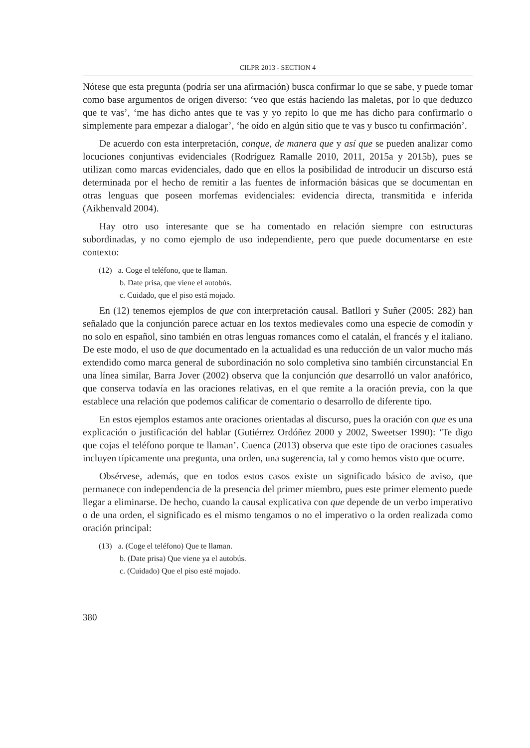CILPR 2013 - SECTION 4
Nótese que esta pregunta (podría ser una afirmación) busca confirmar lo que se sabe, y puede tomar como base argumentos de origen diverso: ‘veo que estás haciendo las maletas, por lo que deduzco que te vas’, ‘me has dicho antes que te vas y yo repito lo que me has dicho para confirmarlo o simplemente para empezar a dialogar’, ‘he oído en algún sitio que te vas y busco tu confirmación’.
De acuerdo con esta interpretación, conque, de manera que y así que se pueden analizar como locuciones conjuntivas evidenciales (Rodríguez Ramalle 2010, 2011, 2015a y 2015b), pues se utilizan como marcas evidenciales, dado que en ellos la posibilidad de introducir un discurso está determinada por el hecho de remitir a las fuentes de información básicas que se documentan en otras lenguas que poseen morfemas evidenciales: evidencia directa, transmitida e inferida (Aikhenvald 2004).
Hay otro uso interesante que se ha comentado en relación siempre con estructuras subordinadas, y no como ejemplo de uso independiente, pero que puede documentarse en este contexto:
(12) a. Coge el teléfono, que te llaman.
b. Date prisa, que viene el autobús.
c. Cuidado, que el piso está mojado.
En (12) tenemos ejemplos de que con interpretación causal. Batllori y Suñer (2005: 282) han señalado que la conjunción parece actuar en los textos medievales como una especie de comodín y no solo en español, sino también en otras lenguas romances como el catalán, el francés y el italiano. De este modo, el uso de que documentado en la actualidad es una reducción de un valor mucho más extendido como marca general de subordinación no solo completiva sino también circunstancial En una línea similar, Barra Jover (2002) observa que la conjunción que desarrolló un valor anafórico, que conserva todavía en las oraciones relativas, en el que remite a la oración previa, con la que establece una relación que podemos calificar de comentario o desarrollo de diferente tipo.
En estos ejemplos estamos ante oraciones orientadas al discurso, pues la oración con que es una explicación o justificación del hablar (Gutiérrez Ordóñez 2000 y 2002, Sweetser 1990): ‘Te digo que cojas el teléfono porque te llaman’. Cuenca (2013) observa que este tipo de oraciones casuales incluyen típicamente una pregunta, una orden, una sugerencia, tal y como hemos visto que ocurre.
Obsérvese, además, que en todos estos casos existe un significado básico de aviso, que permanece con independencia de la presencia del primer miembro, pues este primer elemento puede llegar a eliminarse. De hecho, cuando la causal explicativa con que depende de un verbo imperativo o de una orden, el significado es el mismo tengamos o no el imperativo o la orden realizada como oración principal:
(13) a. (Coge el teléfono) Que te llaman.
b. (Date prisa) Que viene ya el autobús.
c. (Cuidado) Que el piso esté mojado.
380